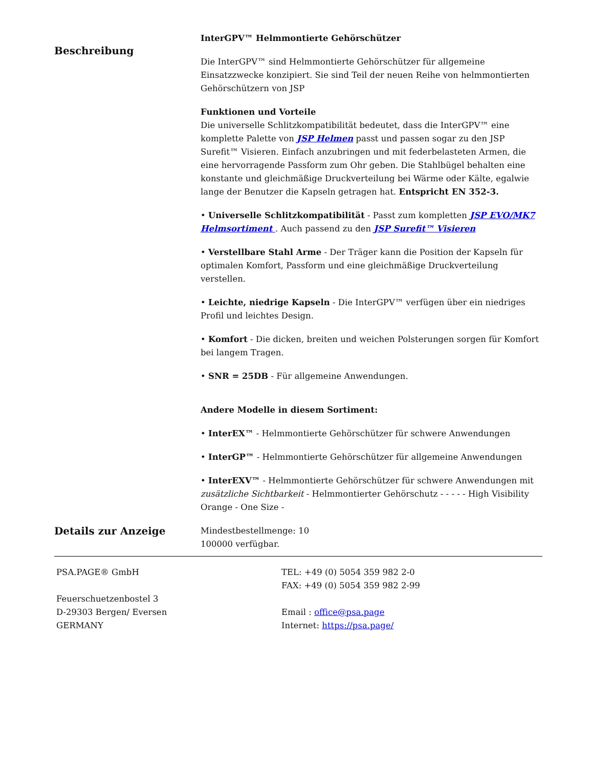Beschreibung
InterGPV™ Helmmontierte Gehörschützer
Die InterGPV™ sind Helmmontierte Gehörschützer für allgemeine Einsatzzwecke konzipiert. Sie sind Teil der neuen Reihe von helmmontierten Gehörschützern von JSP
Funktionen und Vorteile
Die universelle Schlitzkompatibilität bedeutet, dass die InterGPV™ eine komplette Palette von JSP Helmen passt und passen sogar zu den JSP Surefit™ Visieren. Einfach anzubringen und mit federbelasteten Armen, die eine hervorragende Passform zum Ohr geben. Die Stahlbügel behalten eine konstante und gleichmäßige Druckverteilung bei Wärme oder Kälte, egalwie lange der Benutzer die Kapseln getragen hat. Entspricht EN 352-3.
• Universelle Schlitzkompatibilität - Passt zum kompletten JSP EVO/MK7 Helmsortiment . Auch passend zu den JSP Surefit™ Visieren
• Verstellbare Stahl Arme - Der Träger kann die Position der Kapseln für optimalen Komfort, Passform und eine gleichmäßige Druckverteilung verstellen.
• Leichte, niedrige Kapseln - Die InterGPV™ verfügen über ein niedriges Profil und leichtes Design.
• Komfort - Die dicken, breiten und weichen Polsterungen sorgen für Komfort bei langem Tragen.
• SNR = 25DB - Für allgemeine Anwendungen.
Andere Modelle in diesem Sortiment:
• InterEX™ - Helmmontierte Gehörschützer für schwere Anwendungen
• InterGP™ - Helmmontierte Gehörschützer für allgemeine Anwendungen
• InterEXV™ - Helmmontierte Gehörschützer für schwere Anwendungen mit zusätzliche Sichtbarkeit - Helmmontierter Gehörschutz - - - - - High Visibility Orange - One Size -
Details zur Anzeige
Mindestbestellmenge: 10
100000 verfügbar.
PSA.PAGE® GmbH
Feuerschuetzenbostel 3
D-29303 Bergen/ Eversen
GERMANY
TEL: +49 (0) 5054 359 982 2-0
FAX: +49 (0) 5054 359 982 2-99
Email : office@psa.page
Internet: https://psa.page/